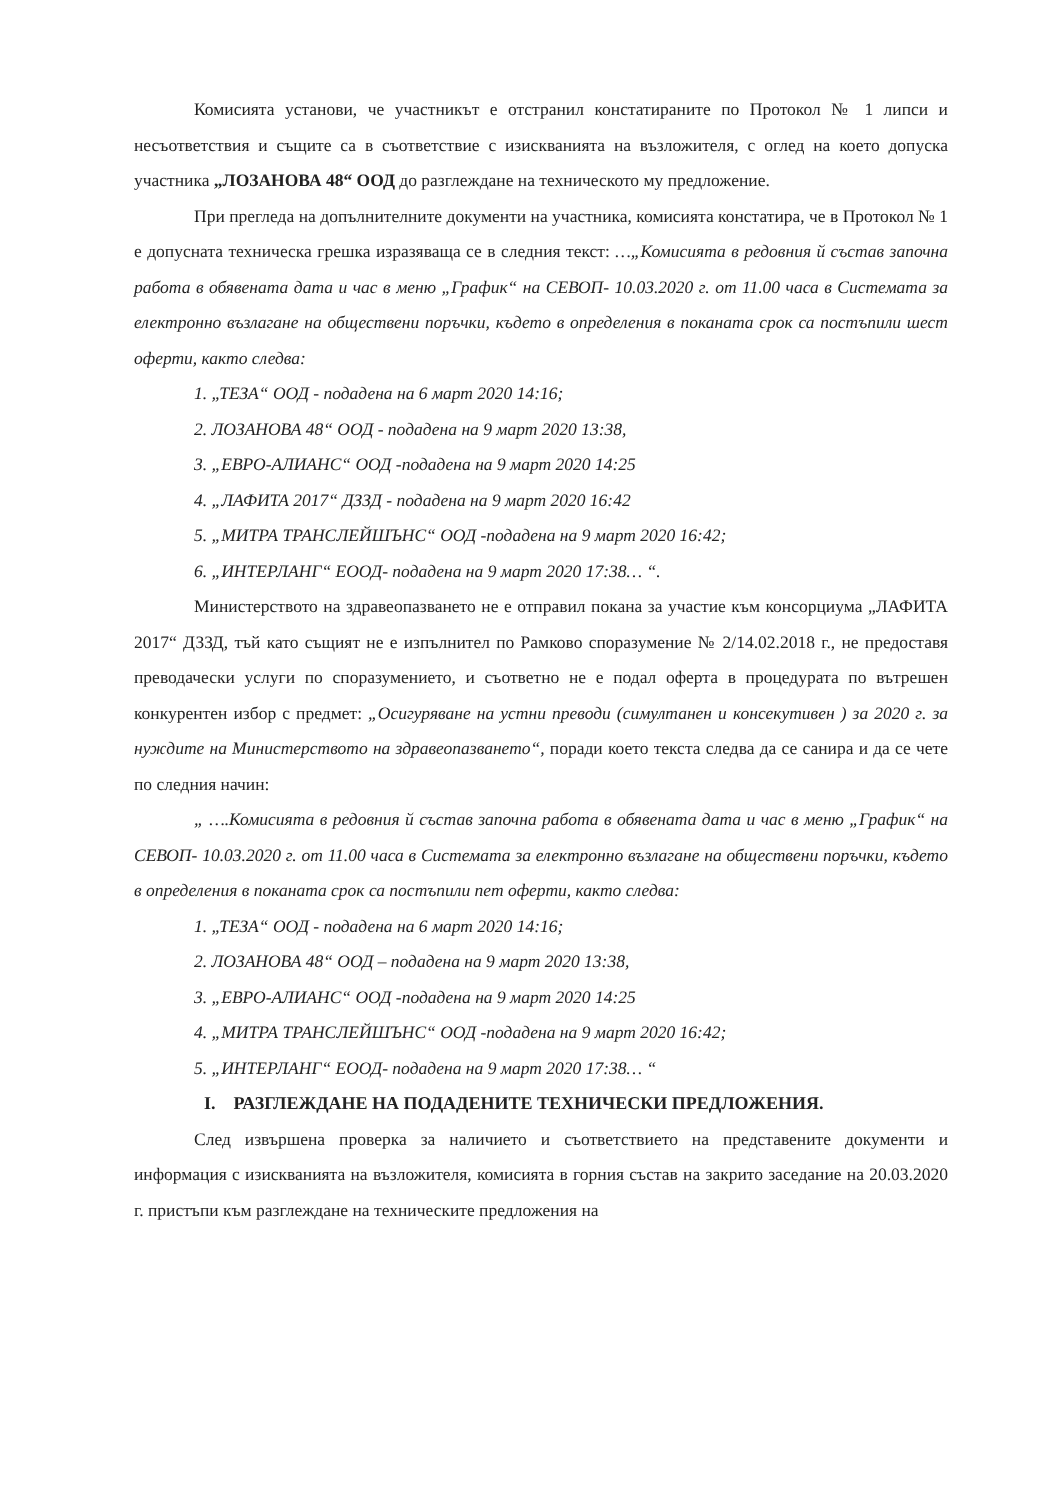Комисията установи, че участникът е отстранил констатираните по Протокол № 1 липси и несъответствия и същите са в съответствие с изискванията на възложителя, с оглед на което допуска участника „ЛОЗАНОВА 48“ ООД до разглеждане на техническото му предложение.
При прегледа на допълнителните документи на участника, комисията констатира, че в Протокол № 1 е допусната техническа грешка изразяваща се в следния текст: …„Комисията в редовния й състав започна работа в обявената дата и час в меню „График“ на СЕВОП- 10.03.2020 г. от 11.00 часа в Системата за електронно възлагане на обществени поръчки, където в определения в поканата срок са постъпили шест оферти, както следва:
1. „ТЕЗА“ ООД - подадена на 6 март 2020 14:16;
2. ЛОЗАНОВА 48“ ООД - подадена на 9 март 2020 13:38,
3. „ЕВРО-АЛИАНС“ ООД -подадена на 9 март 2020 14:25
4. „ЛАФИТА 2017“ ДЗЗД - подадена на 9 март 2020 16:42
5. „МИТРА ТРАНСЛЕЙШЪНС“ ООД -подадена на 9 март 2020 16:42;
6. „ИНТЕРЛАНГ“ ЕООД- подадена на 9 март 2020 17:38… “.
Министерството на здравеопазването не е отправил покана за участие към консорциума „ЛАФИТА 2017“ ДЗЗД, тъй като същият не е изпълнител по Рамково споразумение № 2/14.02.2018 г., не предоставя преводачески услуги по споразумението, и съответно не е подал оферта в процедурата по вътрешен конкурентен избор с предмет: „Осигуряване на устни преводи (симултанен и консекутивен ) за 2020 г. за нуждите на Министерството на здравеопазването“, поради което текста следва да се санира и да се чете по следния начин:
„ ….Комисията в редовния й състав започна работа в обявената дата и час в меню „График“ на СЕВОП- 10.03.2020 г. от 11.00 часа в Системата за електронно възлагане на обществени поръчки, където в определения в поканата срок са постъпили пет оферти, както следва:
1. „ТЕЗА“ ООД - подадена на 6 март 2020 14:16;
2. ЛОЗАНОВА 48“ ООД – подадена на 9 март 2020 13:38,
3. „ЕВРО-АЛИАНС“ ООД -подадена на 9 март 2020 14:25
4. „МИТРА ТРАНСЛЕЙШЪНС“ ООД -подадена на 9 март 2020 16:42;
5. „ИНТЕРЛАНГ“ ЕООД- подадена на 9 март 2020 17:38… “
I. РАЗГЛЕЖДАНЕ НА ПОДАДЕНИТЕ ТЕХНИЧЕСКИ ПРЕДЛОЖЕНИЯ.
След извършена проверка за наличието и съответствието на представените документи и информация с изискванията на възложителя, комисията в горния състав на закрито заседание на 20.03.2020 г. пристъпи към разглеждане на техническите предложения на